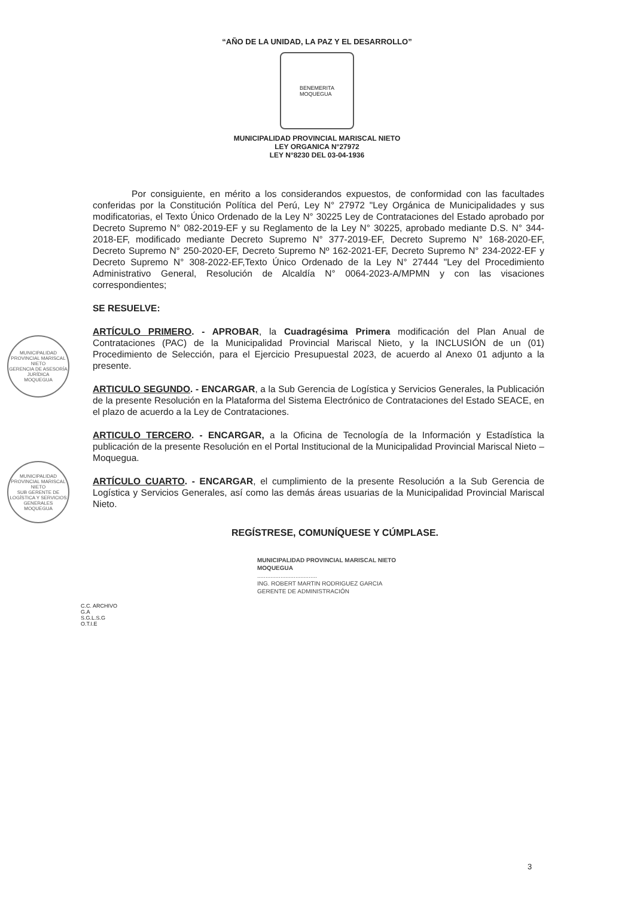“AÑO DE LA UNIDAD, LA PAZ Y EL DESARROLLO”
BENEMERITA
MOQUEGUA
MUNICIPALIDAD PROVINCIAL MARISCAL NIETO
LEY ORGANICA N°27972
LEY N°8230 DEL 03-04-1936
Por consiguiente, en mérito a los considerandos expuestos, de conformidad con las facultades conferidas por la Constitución Política del Perú, Ley N° 27972 "Ley Orgánica de Municipalidades y sus modificatorias, el Texto Único Ordenado de la Ley N° 30225 Ley de Contrataciones del Estado aprobado por Decreto Supremo N° 082-2019-EF y su Reglamento de la Ley N° 30225, aprobado mediante D.S. N° 344-2018-EF, modificado mediante Decreto Supremo N° 377-2019-EF, Decreto Supremo N° 168-2020-EF, Decreto Supremo N° 250-2020-EF, Decreto Supremo Nº 162-2021-EF, Decreto Supremo N° 234-2022-EF y Decreto Supremo N° 308-2022-EF,Texto Único Ordenado de la Ley N° 27444 "Ley del Procedimiento Administrativo General, Resolución de Alcaldía N° 0064-2023-A/MPMN y con las visaciones correspondientes;
SE RESUELVE:
ARTÍCULO PRIMERO. - APROBAR, la Cuadragésima Primera modificación del Plan Anual de Contrataciones (PAC) de la Municipalidad Provincial Mariscal Nieto, y la INCLUSIÓN de un (01) Procedimiento de Selección, para el Ejercicio Presupuestal 2023, de acuerdo al Anexo 01 adjunto a la presente.
ARTICULO SEGUNDO. - ENCARGAR, a la Sub Gerencia de Logística y Servicios Generales, la Publicación de la presente Resolución en la Plataforma del Sistema Electrónico de Contrataciones del Estado SEACE, en el plazo de acuerdo a la Ley de Contrataciones.
ARTICULO TERCERO. - ENCARGAR, a la Oficina de Tecnología de la Información y Estadística la publicación de la presente Resolución en el Portal Institucional de la Municipalidad Provincial Mariscal Nieto – Moquegua.
ARTÍCULO CUARTO. - ENCARGAR, el cumplimiento de la presente Resolución a la Sub Gerencia de Logística y Servicios Generales, así como las demás áreas usuarias de la Municipalidad Provincial Mariscal Nieto.
REGÍSTRESE, COMUNÍQUESE Y CÚMPLASE.
MUNICIPALIDAD PROVINCIAL MARISCAL NIETO
MOQUEGUA
....................................
ING. ROBERT MARTIN RODRIGUEZ GARCIA
GERENTE DE ADMINISTRACIÓN
MUNICIPALIDAD PROVINCIAL MARISCAL NIETO
GERENCIA DE ASESORÍA JURÍDICA
MOQUEGUA
MUNICIPALIDAD PROVINCIAL MARISCAL NIETO
SUB GERENTE DE LOGÍSTICA Y SERVICIOS GENERALES
MOQUEGUA
C.C. ARCHIVO
G.A
S.G.L.S.G
O.T.I.E
3